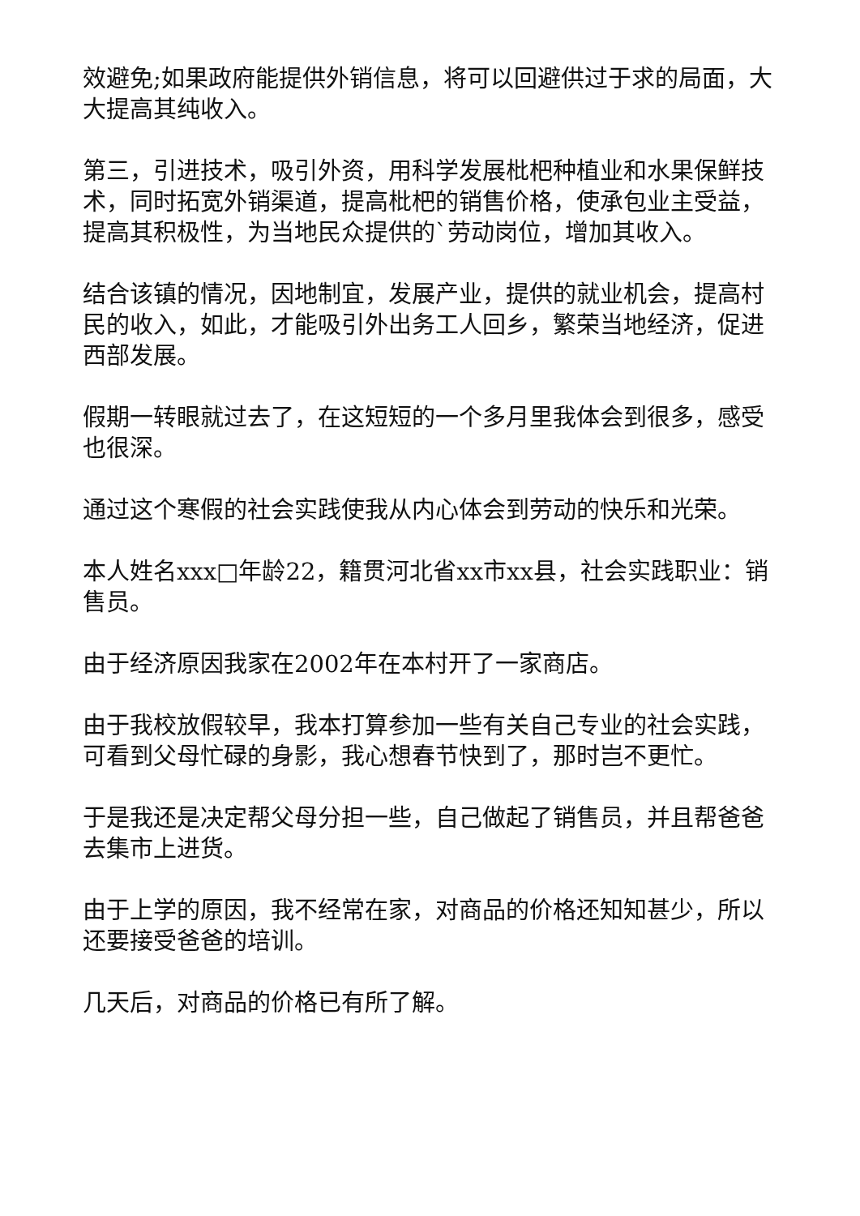效避免;如果政府能提供外销信息，将可以回避供过于求的局面，大大提高其纯收入。
第三，引进技术，吸引外资，用科学发展枇杷种植业和水果保鲜技术，同时拓宽外销渠道，提高枇杷的销售价格，使承包业主受益，提高其积极性，为当地民众提供的`劳动岗位，增加其收入。
结合该镇的情况，因地制宜，发展产业，提供的就业机会，提高村民的收入，如此，才能吸引外出务工人回乡，繁荣当地经济，促进西部发展。
假期一转眼就过去了，在这短短的一个多月里我体会到很多，感受也很深。
通过这个寒假的社会实践使我从内心体会到劳动的快乐和光荣。
本人姓名xxx□年龄22，籍贯河北省xx市xx县，社会实践职业：销售员。
由于经济原因我家在2002年在本村开了一家商店。
由于我校放假较早，我本打算参加一些有关自己专业的社会实践，可看到父母忙碌的身影，我心想春节快到了，那时岂不更忙。
于是我还是决定帮父母分担一些，自己做起了销售员，并且帮爸爸去集市上进货。
由于上学的原因，我不经常在家，对商品的价格还知知甚少，所以还要接受爸爸的培训。
几天后，对商品的价格已有所了解。